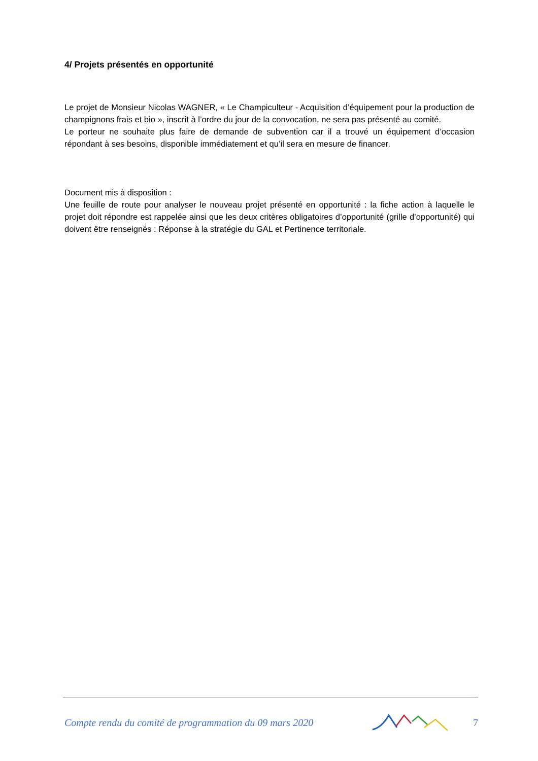4/ Projets présentés en opportunité
Le projet de Monsieur Nicolas WAGNER, « Le Champiculteur - Acquisition d’équipement pour la production de champignons frais et bio », inscrit à l’ordre du jour de la convocation, ne sera pas présenté au comité.
Le porteur ne souhaite plus faire de demande de subvention car il a trouvé un équipement d’occasion répondant à ses besoins, disponible immédiatement et qu’il sera en mesure de financer.
Document mis à disposition :
Une feuille de route pour analyser le nouveau projet présenté en opportunité : la fiche action à laquelle le projet doit répondre est rappelée ainsi que les deux critères obligatoires d’opportunité (grille d’opportunité) qui doivent être renseignés : Réponse à la stratégie du GAL et Pertinence territoriale.
Compte rendu du comité de programmation du 09 mars 2020 7